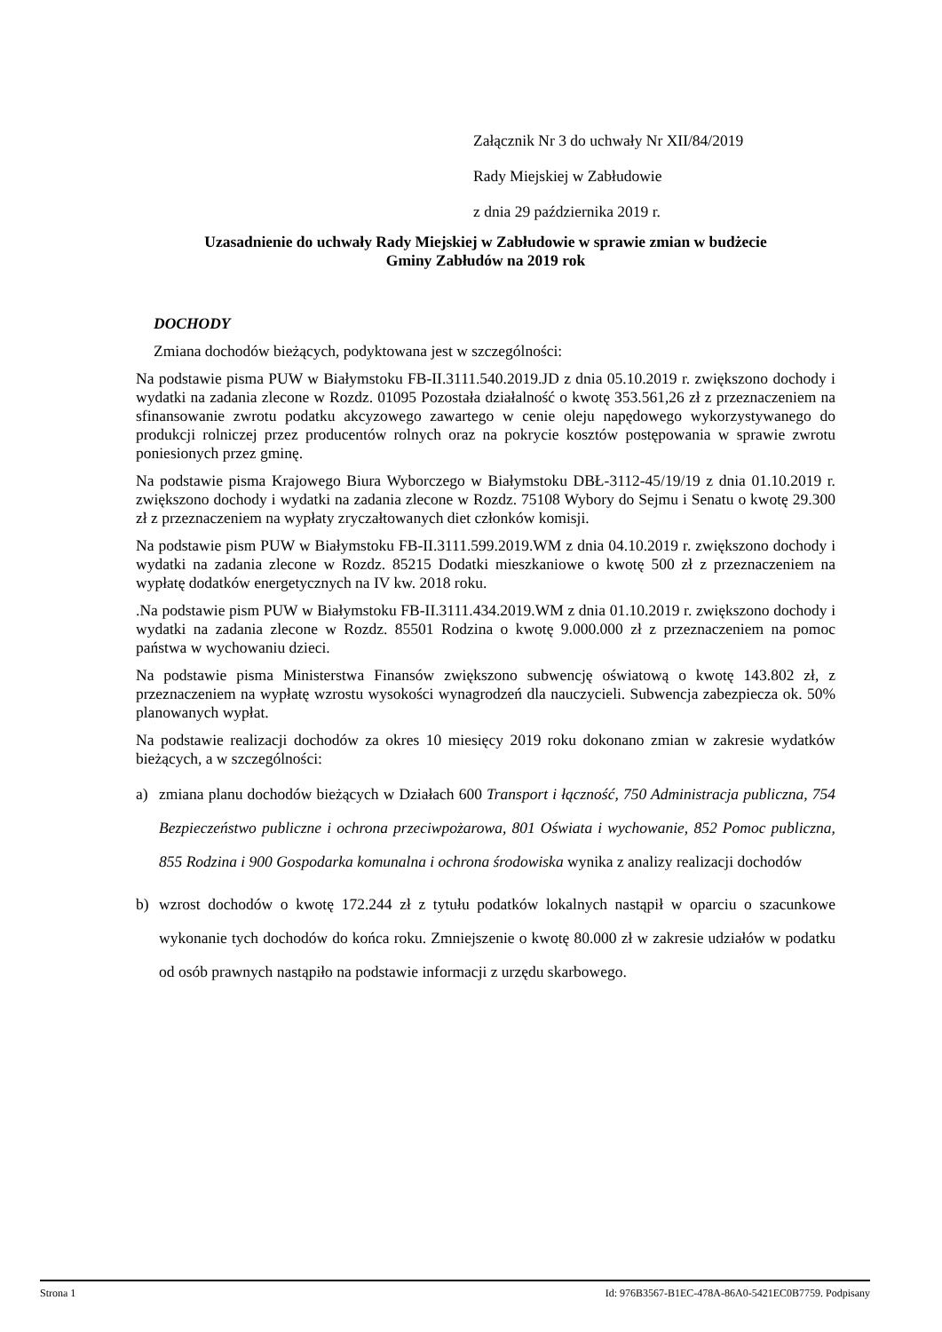Załącznik Nr 3 do uchwały Nr XII/84/2019
Rady Miejskiej w Zabłudowie
z dnia 29 października 2019 r.
Uzasadnienie do uchwały Rady Miejskiej w Zabłudowie w sprawie zmian w budżecie
Gminy Zabłudów na 2019 rok
DOCHODY
Zmiana dochodów bieżących, podyktowana jest w szczególności:
Na podstawie pisma PUW w Białymstoku FB-II.3111.540.2019.JD z dnia 05.10.2019 r. zwiększono dochody i wydatki na zadania zlecone w Rozdz. 01095 Pozostała działalność o kwotę 353.561,26 zł z przeznaczeniem na sfinansowanie zwrotu podatku akcyzowego zawartego w cenie oleju napędowego wykorzystywanego do produkcji rolniczej przez producentów rolnych oraz na pokrycie kosztów postępowania w sprawie zwrotu poniesionych przez gminę.
Na podstawie pisma Krajowego Biura Wyborczego w Białymstoku DBŁ-3112-45/19/19 z dnia 01.10.2019 r. zwiększono dochody i wydatki na zadania zlecone w Rozdz. 75108 Wybory do Sejmu i Senatu o kwotę 29.300 zł z przeznaczeniem na wypłaty zryczałtowanych diet członków komisji.
Na podstawie pism PUW w Białymstoku FB-II.3111.599.2019.WM z dnia 04.10.2019 r. zwiększono dochody i wydatki na zadania zlecone w Rozdz. 85215 Dodatki mieszkaniowe o kwotę 500 zł z przeznaczeniem na wypłatę dodatków energetycznych na IV kw. 2018 roku.
.Na podstawie pism PUW w Białymstoku FB-II.3111.434.2019.WM z dnia 01.10.2019 r. zwiększono dochody i wydatki na zadania zlecone w Rozdz. 85501 Rodzina o kwotę 9.000.000 zł z przeznaczeniem na pomoc państwa w wychowaniu dzieci.
Na podstawie pisma Ministerstwa Finansów zwiększono subwencję oświatową o kwotę 143.802 zł, z przeznaczeniem na wypłatę wzrostu wysokości wynagrodzeń dla nauczycieli. Subwencja zabezpiecza ok. 50% planowanych wypłat.
Na podstawie realizacji dochodów za okres 10 miesięcy 2019 roku dokonano zmian w zakresie wydatków bieżących, a w szczególności:
a) zmiana planu dochodów bieżących w Działach 600 Transport i łączność, 750 Administracja publiczna, 754 Bezpieczeństwo publiczne i ochrona przeciwpożarowa, 801 Oświata i wychowanie, 852 Pomoc publiczna, 855 Rodzina i 900 Gospodarka komunalna i ochrona środowiska wynika z analizy realizacji dochodów
b) wzrost dochodów o kwotę 172.244 zł z tytułu podatków lokalnych nastąpił w oparciu o szacunkowe wykonanie tych dochodów do końca roku. Zmniejszenie o kwotę 80.000 zł w zakresie udziałów w podatku od osób prawnych nastąpiło na podstawie informacji z urzędu skarbowego.
Strona 1 Id: 976B3567-B1EC-478A-86A0-5421EC0B7759. Podpisany